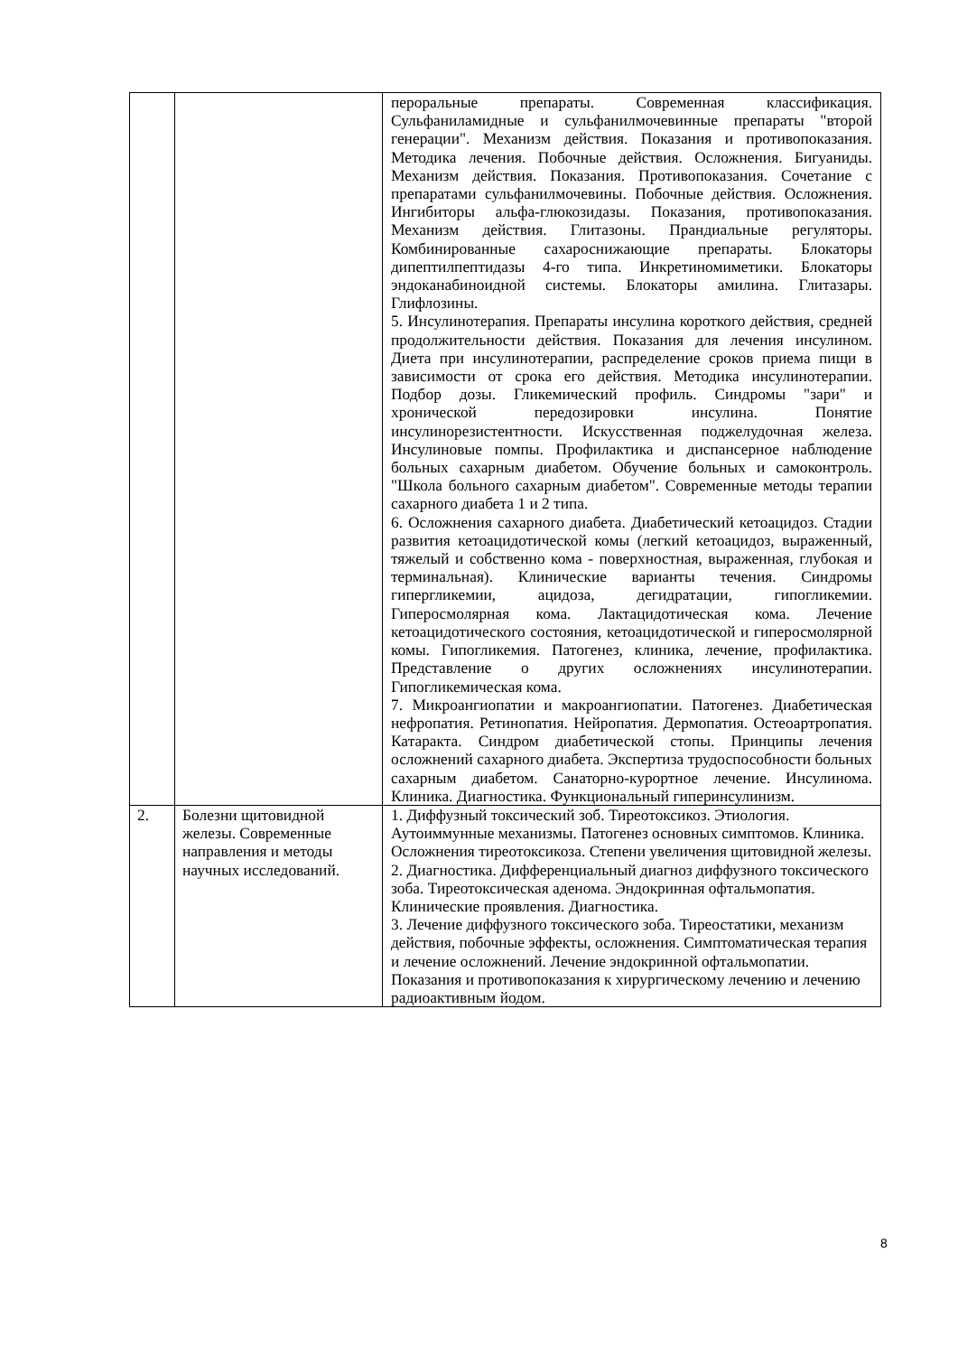| | | пероральные препараты. Современная классификация. Сульфаниламидные и сульфанилмочевинные препараты "второй генерации". Механизм действия. Показания и противопоказания. Методика лечения. Побочные действия. Осложнения. Бигуаниды. Механизм действия. Показания. Противопоказания. Сочетание с препаратами сульфанилмочевины. Побочные действия. Осложнения. Ингибиторы альфа-глюкозидазы. Показания, противопоказания. Механизм действия. Глитазоны. Прандиальные регуляторы. Комбинированные сахароснижающие препараты. Блокаторы дипептилпептидазы 4-го типа. Инкретиномиметики. Блокаторы эндоканабиноидной системы. Блокаторы амилина. Глитазары. Глифлозины. 5. Инсулинотерапия. Препараты инсулина короткого действия, средней продолжительности действия. Показания для лечения инсулином. Диета при инсулинотерапии, распределение сроков приема пищи в зависимости от срока его действия. Методика инсулинотерапии. Подбор дозы. Гликемический профиль. Синдромы "зари" и хронической передозировки инсулина. Понятие инсулинорезистентности. Искусственная поджелудочная железа. Инсулиновые помпы. Профилактика и диспансерное наблюдение больных сахарным диабетом. Обучение больных и самоконтроль. "Школа больного сахарным диабетом". Современные методы терапии сахарного диабета 1 и 2 типа. 6. Осложнения сахарного диабета. Диабетический кетоацидоз. Стадии развития кетоацидотической комы (легкий кетоацидоз, выраженный, тяжелый и собственно кома - поверхностная, выраженная, глубокая и терминальная). Клинические варианты течения. Синдромы гипергликемии, ацидоза, дегидратации, гипогликемии. Гиперосмолярная кома. Лактацидотическая кома. Лечение кетоацидотического состояния, кетоацидотической и гиперосмолярной комы. Гипогликемия. Патогенез, клиника, лечение, профилактика. Представление о других осложнениях инсулинотерапии. Гипогликемическая кома. 7. Микроангиопатии и макроангиопатии. Патогенез. Диабетическая нефропатия. Ретинопатия. Нейропатия. Дермопатия. Остеоартропатия. Катаракта. Синдром диабетической стопы. Принципы лечения осложнений сахарного диабета. Экспертиза трудоспособности больных сахарным диабетом. Санаторно-курортное лечение. Инсулинома. Клиника. Диагностика. Функциональный гиперинсулинизм. |
| 2. | Болезни щитовидной железы. Современные направления и методы научных исследований. | 1. Диффузный токсический зоб. Тиреотоксикоз. Этиология. Аутоиммунные механизмы. Патогенез основных симптомов. Клиника. Осложнения тиреотоксикоза. Степени увеличения щитовидной железы. 2. Диагностика. Дифференциальный диагноз диффузного токсического зоба. Тиреотоксическая аденома. Эндокринная офтальмопатия. Клинические проявления. Диагностика. 3. Лечение диффузного токсического зоба. Тиреостатики, механизм действия, побочные эффекты, осложнения. Симптоматическая терапия и лечение осложнений. Лечение эндокринной офтальмопатии. Показания и противопоказания к хирургическому лечению и лечению радиоактивным йодом. |
8